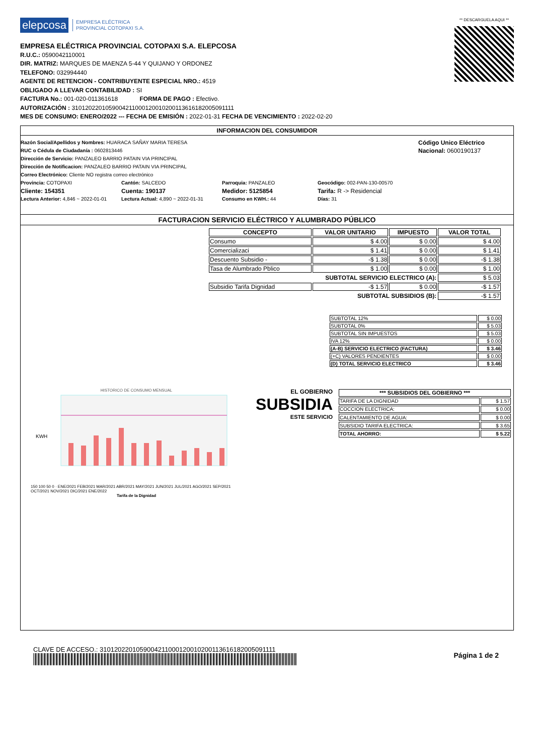elepcosa EMPRESA ELÉCTRICA
PROVINCIAL COTOPAXI S.A.
** DESCARGUELA AQUI **
EMPRESA ELÉCTRICA PROVINCIAL COTOPAXI S.A. ELEPCOSA
R.U.C.: 0590042110001
DIR. MATRIZ: MARQUES DE MAENZA 5-44 Y QUIJANO Y ORDONEZ
TELEFONO: 032994440
AGENTE DE RETENCION - CONTRIBUYENTE ESPECIAL NRO.: 4519
OBLIGADO A LLEVAR CONTABILIDAD : SI
FACTURA No.: 001-020-011361618 FORMA DE PAGO : Efectivo.
AUTORIZACIÓN : 3101202201059004211000120010200113616182005091111
MES DE CONSUMO: ENERO/2022 --- FECHA DE EMISIÓN : 2022-01-31 FECHA DE VENCIMIENTO : 2022-02-20
INFORMACION DEL CONSUMIDOR
Razón Social/Apellidos y Nombres: HUARACA SAÑAY MARIA TERESA
RUC o Cédula de Ciudadanía : 0602813446
Dirección de Servicio: PANZALEO BARRIO PATAIN VIA PRINCIPAL
Dirección de Notificacion: PANZALEO BARRIO PATAIN VIA PRINCIPAL
Correo Electrónico: Cliente NO registra correo electrónico
Provincia: COTOPAXI Cantón: SALCEDO Parroquia: PANZALEO Geocódigo: 002-PAN-130-00570
Cliente: 154351 Cuenta: 190137 Medidor: 5125854 Tarifa: R -> Residencial
Lectura Anterior: 4,846 ~ 2022-01-01 Lectura Actual: 4,890 ~ 2022-01-31 Consumo en KWH.: 44 Días: 31
Código Unico Eléctrico Nacional: 0600190137
FACTURACION SERVICIO ELÉCTRICO Y ALUMBRADO PÚBLICO
| CONCEPTO | VALOR UNITARIO | IMPUESTO | VALOR TOTAL |
| --- | --- | --- | --- |
| Consumo | $ 4.00 | $ 0.00 | $ 4.00 |
| Comercializaci | $ 1.41 | $ 0.00 | $ 1.41 |
| Descuento Subsidio - | -$ 1.38 | $ 0.00 | -$ 1.38 |
| Tasa de Alumbrado Pblico | $ 1.00 | $ 0.00 | $ 1.00 |
| SUBTOTAL SERVICIO ELECTRICO (A): | | | $ 5.03 |
| Subsidio Tarifa Dignidad | -$ 1.57 | $ 0.00 | -$ 1.57 |
| SUBTOTAL SUBSIDIOS (B): | | | -$ 1.57 |
| SUBTOTAL 12% | $ 0.00 |
| SUBTOTAL 0% | $ 5.03 |
| SUBTOTAL SIN IMPUESTOS | $ 5.03 |
| IVA 12% | $ 0.00 |
| (A-B) SERVICIO ELECTRICO (FACTURA) | $ 3.46 |
| (+C) VALORES PENDIENTES | $ 0.00 |
| (D) TOTAL SERVICIO ELECTRICO | $ 3.46 |
HISTORICO DE CONSUMO MENSUAL
KWH
150 100 50 0 · ENE/2021 FEB/2021 MAR/2021 ABR/2021 MAY/2021 JUN/2021 JUL/2021 AGO/2021 SEP/2021 OCT/2021 NOV/2021 DIC/2021 ENE/2022
Tarifa de la Dignidad
EL GOBIERNO
SUBSIDIA
ESTE SERVICIO
| *** SUBSIDIOS DEL GOBIERNO *** | |
| --- | --- |
| TARIFA DE LA DIGNIDAD | $ 1.57 |
| COCCION ELECTRICA: | $ 0.00 |
| CALENTAMIENTO DE AGUA: | $ 0.00 |
| SUBSIDIO TARIFA ELECTRICA: | $ 3.65 |
| TOTAL AHORRO: | $ 5.22 |
CLAVE DE ACCESO.: 3101202201059004211000120010200113616182005091111
Página 1 de 2